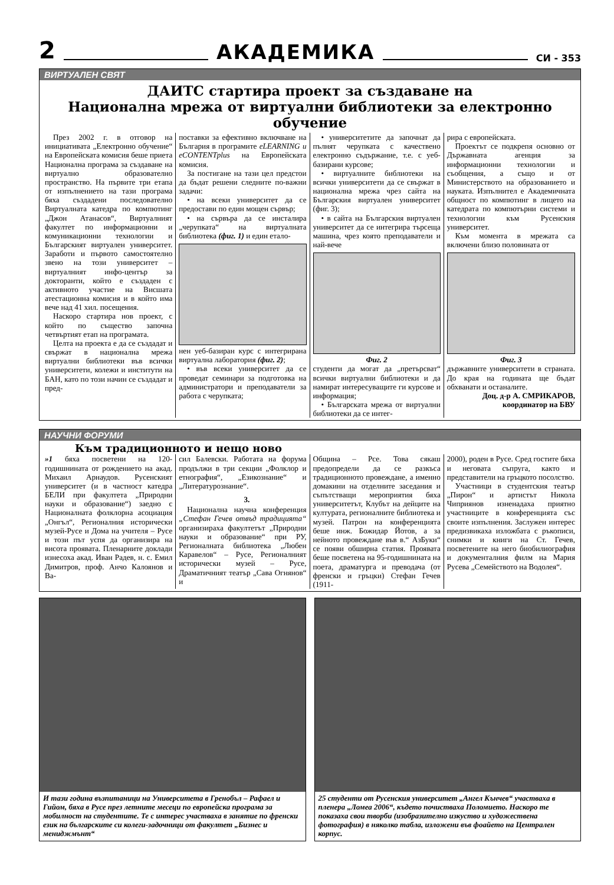2 АКАДЕМИКА СИ - 353
ВИРТУАЛЕН СВЯТ
ДАИТС стартира проект за създаване на
Национална мрежа от виртуални библиотеки за електронно обучение
През 2002 г. в отговор на инициативата „Електронно обучение“ на Европейската комисия беше приета Национална програма за създаване на виртуално образователно пространство. На първите три етапа от изпълнението на тази програма бяха създадени последователно Виртуалната катедра по компютинг „Джон Атанасов“, Виртуалният факултет по информационни и комуникационни технологии и Българският виртуален университет. Заработи и първото самостоятелно звено на този университет – виртуалният инфо-център за докторанти, който е създаден с активното участие на Висшата атестационна комисия и в който има вече над 41 хил. посещения.
Наскоро стартира нов проект, с който по същество започна четвъртият етап на програмата.
Целта на проекта е да се създадат и свържат в национална мрежа виртуални библиотеки във всички университети, колежи и институти на БАН, като по този начин се създадат и пред-
поставки за ефективно включване на България в програмите eLEARNING и eCONTENTplus на Европейската комисия.
За постигане на тази цел предстои да бъдат решени следните по-важни задачи:
• на всеки университет да се предостави по един мощен сървър;
• на сървъра да се инсталира „черупката“ на виртуалната библиотека (фиг. 1) и един етало-
нен уеб-базиран курс с интегрирана виртуална лаборатория (фиг. 2);
• във всеки университет да се проведат семинари за подготовка на администратори и преподаватели за работа с черупката;
• университетите да започнат да пълнят черупката с качествено електронно съдържание, т.е. с уеб-базирани курсове;
• виртуалните библиотеки на всички университети да се свържат в национална мрежа чрез сайта на Българския виртуален университет (фиг. 3);
• в сайта на Българския виртуален университет да се интегрира търсеща машина, чрез която преподаватели и най-вече
Фиг. 2
студенти да могат да „претърсват“ всички виртуални библиотеки и да намират интересуващите ги курсове и информация;
• Българската мрежа от виртуални библиотеки да се интег-
рира с европейската.
Проектът се подкрепя основно от Държавната агенция за информационни технологии и съобщения, а също и от Министерството на образованието и науката. Изпълнител е Академичната общност по компютинг в лицето на катедрата по компютърни системи и технологии към Русенския университет.
Към момента в мрежата са включени близо половината от
Фиг. 3
държавните университети в страната. До края на годината ще бъдат обхванати и останалите.
Доц. д-р А. СМРИКАРОВ,
координатор на БВУ
НАУЧНИ ФОРУМИ
Към традиционното и нещо ново
»1 бяха посветени на 120-годишнината от рождението на акад. Михаил Арнаудов. Русенският университет (и в частност катедра БЕЛИ при факултета „Природни науки и образование“) заедно с Националната фолклорна асоциация „Онгъл“, Регионалния исторически музей-Русе и Дома на учителя – Русе и този път успя да организира на висота проявата. Пленарните доклади изнесоха акад. Иван Радев, н. с. Емил Димитров, проф. Анчо Калоянов и Ва-
сил Балевски. Работата на форума продължи в три секции „Фолклор и етнография“, „Езикознание“ и „Литературознание“.
3.
Национална научна конференция „Стефан Гечев отвъд традицията“ организираха факултетът „Природни науки и образование“ при РУ, Регионалната библиотека „Любен Каравелов“ – Русе, Регионалният исторически музей – Русе, Драматичният театър „Сава Огнянов“ и
Община – Рсе. Това сякаш предопредели да се разкъса традиционното провеждане, а именно домакини на отделните заседания и съпътстващи мероприятия бяха университетът, Клубът на дейците на културата, регионалните библиотека и музей. Патрон на конференцията беше инж. Божидар Йотов, а за нейното провеждане във в.“ АзБуки“ се появи обширна статия. Проявата беше посветена на 95-годишнината на поета, драматурга и преводача (от френски и гръцки) Стефан Гечев (1911-
2000), роден в Русе. Сред гостите бяха и неговата съпруга, както и представители на гръцкото посолство.
Участници в студентския театър „Пирон“ и артистът Никола Чиприянов изненадаха приятно участниците в конференцията със своите изпълнения. Заслужен интерес предизвикаха изложбата с ръкописи, снимки и книги на Ст. Гечев, посветените на него биобилиография и документалния филм на Мария Русева „Семейството на Водолея“.
И тази година възпитаници на Университета в Гренобъл – Рафаел и Гийом, бяха в Русе през летните месеци по европейска програма за мобилност на студентите. Те с интерес участваха в занятие по френски език на българските си колеги-задочници от факултет „Бизнес и мениджмънт“
25 студенти от Русенския университет „Ангел Кънчев“ участваха в пленера „Ломеа 2006“, където почистваха Поломието. Наскоро те показаха свои творби (изобразително изкуство и художествена фотография) в няколко табла, изложени във фоайето на Централен корпус.